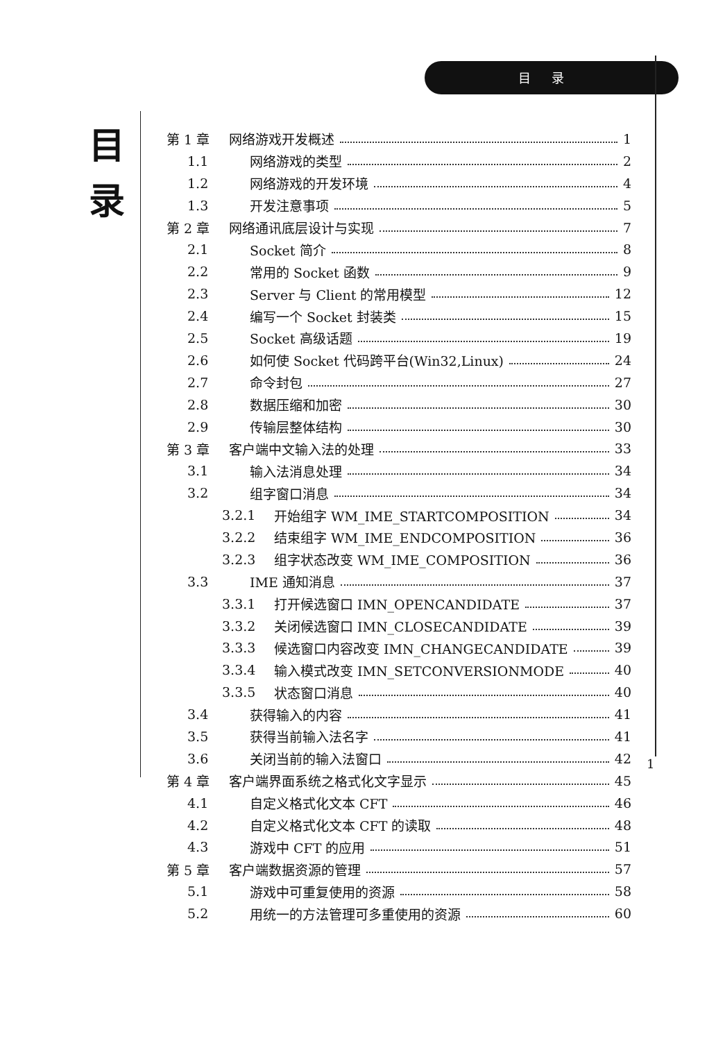目录
目
录
第 1 章 网络游戏开发概述 1
1.1 网络游戏的类型 2
1.2 网络游戏的开发环境 4
1.3 开发注意事项 5
第 2 章 网络通讯底层设计与实现 7
2.1 Socket 简介 8
2.2 常用的 Socket 函数 9
2.3 Server 与 Client 的常用模型 12
2.4 编写一个 Socket 封装类 15
2.5 Socket 高级话题 19
2.6 如何使 Socket 代码跨平台(Win32,Linux) 24
2.7 命令封包 27
2.8 数据压缩和加密 30
2.9 传输层整体结构 30
第 3 章 客户端中文输入法的处理 33
3.1 输入法消息处理 34
3.2 组字窗口消息 34
3.2.1 开始组字 WM_IME_STARTCOMPOSITION 34
3.2.2 结束组字 WM_IME_ENDCOMPOSITION 36
3.2.3 组字状态改变 WM_IME_COMPOSITION 36
3.3 IME 通知消息 37
3.3.1 打开候选窗口 IMN_OPENCANDIDATE 37
3.3.2 关闭候选窗口 IMN_CLOSECANDIDATE 39
3.3.3 候选窗口内容改变 IMN_CHANGECANDIDATE 39
3.3.4 输入模式改变 IMN_SETCONVERSIONMODE 40
3.3.5 状态窗口消息 40
3.4 获得输入的内容 41
3.5 获得当前输入法名字 41
3.6 关闭当前的输入法窗口 42
第 4 章 客户端界面系统之格式化文字显示 45
4.1 自定义格式化文本 CFT 46
4.2 自定义格式化文本 CFT 的读取 48
4.3 游戏中 CFT 的应用 51
第 5 章 客户端数据资源的管理 57
5.1 游戏中可重复使用的资源 58
5.2 用统一的方法管理可多重使用的资源 60
1